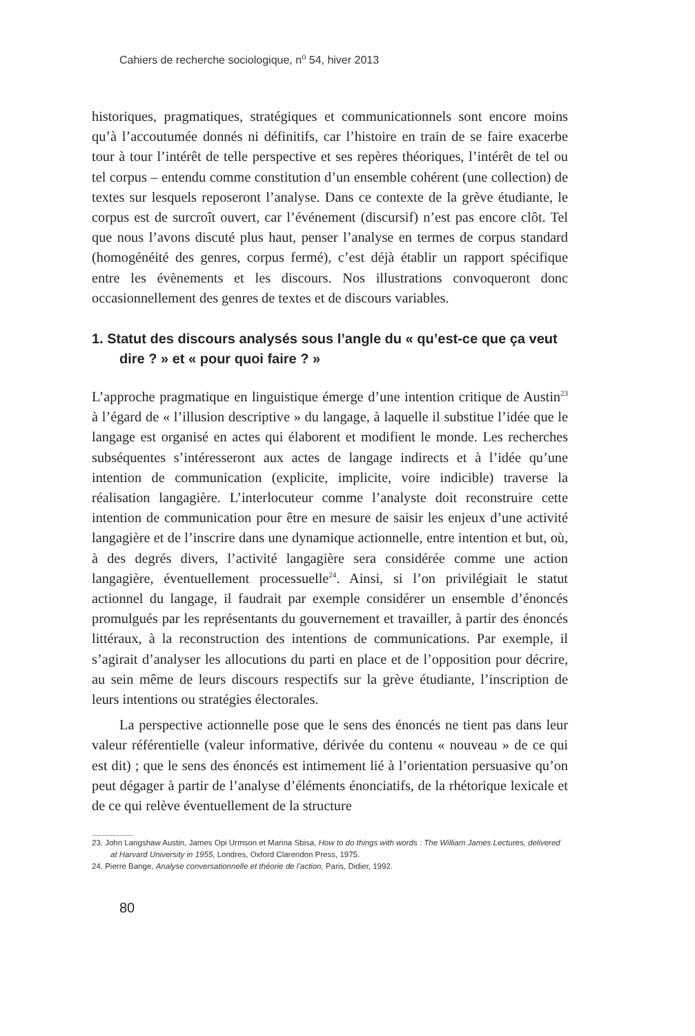Cahiers de recherche sociologique, n<sup>o</sup> 54, hiver 2013
historiques, pragmatiques, stratégiques et communicationnels sont encore moins qu’à l’accoutumée donnés ni définitifs, car l’histoire en train de se faire exacerbe tour à tour l’intérêt de telle perspective et ses repères théoriques, l’intérêt de tel ou tel corpus – entendu comme constitution d’un ensemble cohérent (une collection) de textes sur lesquels reposeront l’analyse. Dans ce contexte de la grève étudiante, le corpus est de surcroît ouvert, car l’événement (discursif) n’est pas encore clôt. Tel que nous l’avons discuté plus haut, penser l’analyse en termes de corpus standard (homogénéité des genres, corpus fermé), c’est déjà établir un rapport spécifique entre les évènements et les discours. Nos illustrations convoqueront donc occasionnellement des genres de textes et de discours variables.
1. Statut des discours analysés sous l’angle du « qu’est-ce que ça veut dire ? » et « pour quoi faire ? »
L’approche pragmatique en linguistique émerge d’une intention critique de Austin<sup>23</sup> à l’égard de « l’illusion descriptive » du langage, à laquelle il substitue l’idée que le langage est organisé en actes qui élaborent et modifient le monde. Les recherches subséquentes s’intéresseront aux actes de langage indirects et à l’idée qu’une intention de communication (explicite, implicite, voire indicible) traverse la réalisation langagière. L’interlocuteur comme l’analyste doit reconstruire cette intention de communication pour être en mesure de saisir les enjeux d’une activité langagière et de l’inscrire dans une dynamique actionnelle, entre intention et but, où, à des degrés divers, l’activité langagière sera considérée comme une action langagière, éventuellement processuelle<sup>24</sup>. Ainsi, si l’on privilégiait le statut actionnel du langage, il faudrait par exemple considérer un ensemble d’énoncés promulgués par les représentants du gouvernement et travailler, à partir des énoncés littéraux, à la reconstruction des intentions de communications. Par exemple, il s’agirait d’analyser les allocutions du parti en place et de l’opposition pour décrire, au sein même de leurs discours respectifs sur la grève étudiante, l’inscription de leurs intentions ou stratégies électorales.
La perspective actionnelle pose que le sens des énoncés ne tient pas dans leur valeur référentielle (valeur informative, dérivée du contenu « nouveau » de ce qui est dit) ; que le sens des énoncés est intimement lié à l’orientation persuasive qu’on peut dégager à partir de l’analyse d’éléments énonciatifs, de la rhétorique lexicale et de ce qui relève éventuellement de la structure
........................
23. John Langshaw Austin, James Opi Urmson et Marina Sbisa, How to do things with words : The William James Lectures, delivered at Harvard University in 1955, Londres, Oxford Clarendon Press, 1975.
24. Pierre Bange, Analyse conversationnelle et théorie de l’action, Paris, Didier, 1992.
80